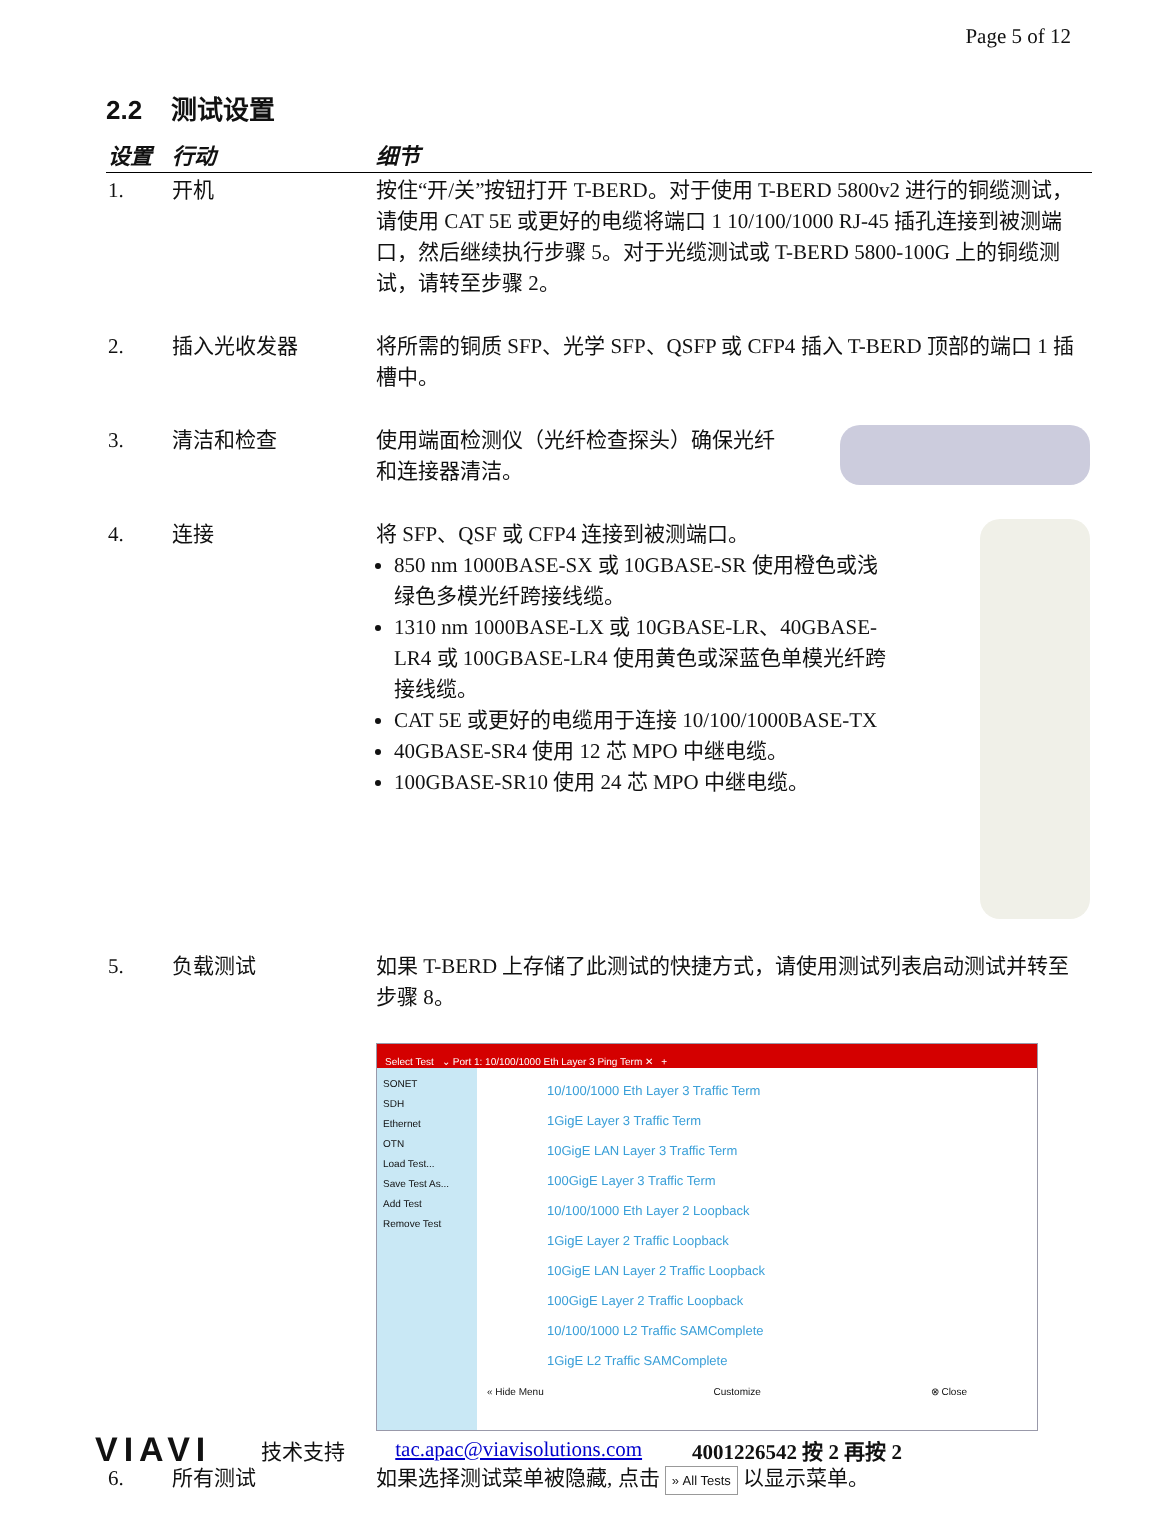Page 5 of 12
2.2 测试设置
| 设置 | 行动 | 细节 |
| --- | --- | --- |
| 1. | 开机 | 按住“开/关”按钮打开 T-BERD。对于使用 T-BERD 5800v2 进行的铜缆测试，请使用 CAT 5E 或更好的电缆将端口 1 10/100/1000 RJ-45 插孔连接到被测端口，然后继续执行步骤 5。对于光缆测试或 T-BERD 5800-100G 上的铜缆测试，请转至步骤 2。 |
| 2. | 插入光收发器 | 将所需的铜质 SFP、光学 SFP、QSFP 或 CFP4 插入 T-BERD 顶部的端口 1 插槽中。 |
| 3. | 清洁和检查 | 使用端面检测仪（光纤检查探头）确保光纤和连接器清洁。 |
| 4. | 连接 | 将 SFP、QSF 或 CFP4 连接到被测端口。 850 nm 1000BASE-SX 或 10GBASE-SR 使用橙色或浅绿色多模光纤跨接线缆。 1310 nm 1000BASE-LX 或 10GBASE-LR、40GBASE-LR4 或 100GBASE-LR4 使用黄色或深蓝色单模光纤跨接线缆。 CAT 5E 或更好的电缆用于连接 10/100/1000BASE-TX 40GBASE-SR4 使用 12 芯 MPO 中继电缆。 100GBASE-SR10 使用 24 芯 MPO 中继电缆。 |
| 5. | 负载测试 | 如果 T-BERD 上存储了此测试的快捷方式，请使用测试列表启动测试并转至步骤 8。 Select Test ⌄ Port 1: 10/100/1000 Eth Layer 3 Ping Term ✕ + SONET SDH Ethernet OTN Load Test... Save Test As... Add Test Remove Test 10/100/1000 Eth Layer 3 Traffic Term 1GigE Layer 3 Traffic Term 10GigE LAN Layer 3 Traffic Term 100GigE Layer 3 Traffic Term 10/100/1000 Eth Layer 2 Loopback 1GigE Layer 2 Traffic Loopback 10GigE LAN Layer 2 Traffic Loopback 100GigE Layer 2 Traffic Loopback 10/100/1000 L2 Traffic SAMComplete 1GigE L2 Traffic SAMComplete « Hide Menu Customize ⊗ Close |
| 6. | 所有测试 | 如果选择测试菜单被隐藏, 点击 » All Tests 以显示菜单。 |
VIAVI 技术支持 tac.apac@viavisolutions.com 4001226542 按 2 再按 2